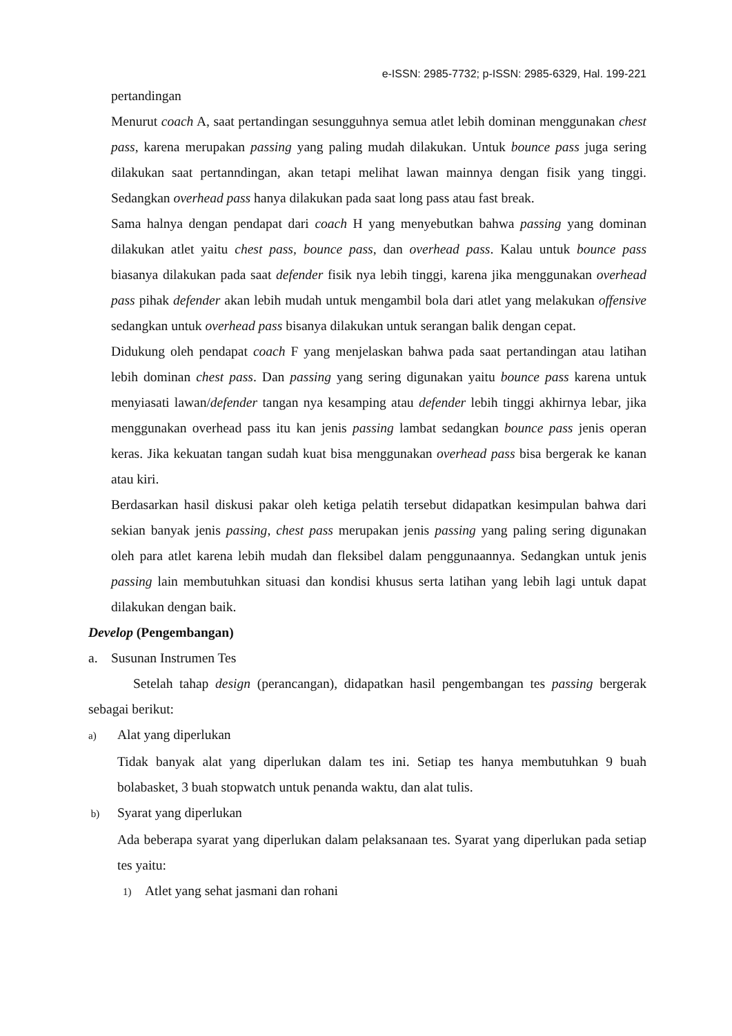e-ISSN: 2985-7732; p-ISSN: 2985-6329, Hal. 199-221
pertandingan
Menurut coach A, saat pertandingan sesungguhnya semua atlet lebih dominan menggunakan chest pass, karena merupakan passing yang paling mudah dilakukan. Untuk bounce pass juga sering dilakukan saat pertanndingan, akan tetapi melihat lawan mainnya dengan fisik yang tinggi. Sedangkan overhead pass hanya dilakukan pada saat long pass atau fast break.
Sama halnya dengan pendapat dari coach H yang menyebutkan bahwa passing yang dominan dilakukan atlet yaitu chest pass, bounce pass, dan overhead pass. Kalau untuk bounce pass biasanya dilakukan pada saat defender fisik nya lebih tinggi, karena jika menggunakan overhead pass pihak defender akan lebih mudah untuk mengambil bola dari atlet yang melakukan offensive sedangkan untuk overhead pass bisanya dilakukan untuk serangan balik dengan cepat.
Didukung oleh pendapat coach F yang menjelaskan bahwa pada saat pertandingan atau latihan lebih dominan chest pass. Dan passing yang sering digunakan yaitu bounce pass karena untuk menyiasati lawan/defender tangan nya kesamping atau defender lebih tinggi akhirnya lebar, jika menggunakan overhead pass itu kan jenis passing lambat sedangkan bounce pass jenis operan keras. Jika kekuatan tangan sudah kuat bisa menggunakan overhead pass bisa bergerak ke kanan atau kiri.
Berdasarkan hasil diskusi pakar oleh ketiga pelatih tersebut didapatkan kesimpulan bahwa dari sekian banyak jenis passing, chest pass merupakan jenis passing yang paling sering digunakan oleh para atlet karena lebih mudah dan fleksibel dalam penggunaannya. Sedangkan untuk jenis passing lain membutuhkan situasi dan kondisi khusus serta latihan yang lebih lagi untuk dapat dilakukan dengan baik.
Develop (Pengembangan)
a. Susunan Instrumen Tes
Setelah tahap design (perancangan), didapatkan hasil pengembangan tes passing bergerak sebagai berikut:
a) Alat yang diperlukan
Tidak banyak alat yang diperlukan dalam tes ini. Setiap tes hanya membutuhkan 9 buah bolabasket, 3 buah stopwatch untuk penanda waktu, dan alat tulis.
b) Syarat yang diperlukan
Ada beberapa syarat yang diperlukan dalam pelaksanaan tes. Syarat yang diperlukan pada setiap tes yaitu:
1) Atlet yang sehat jasmani dan rohani